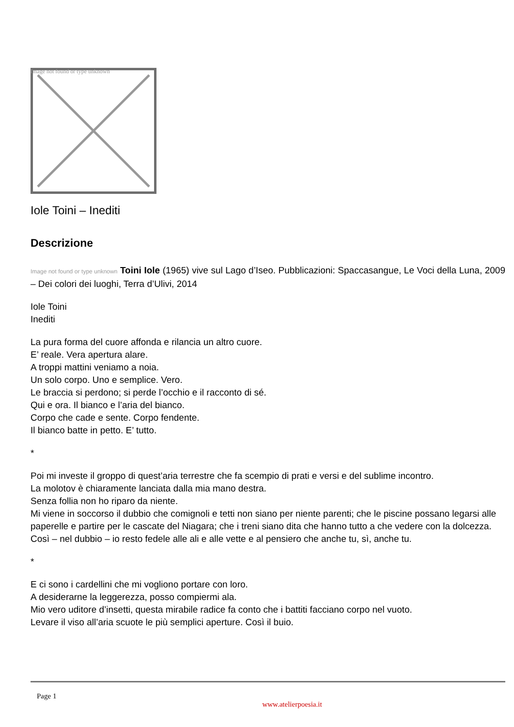Image not found or type unknown
Iole Toini – Inediti
Descrizione
Image not found or type unknown Toini Iole (1965) vive sul Lago d’Iseo. Pubblicazioni: Spaccasangue, Le Voci della Luna, 2009 – Dei colori dei luoghi, Terra d’Ulivi, 2014
Iole Toini
Inediti
La pura forma del cuore affonda e rilancia un altro cuore.
E’ reale. Vera apertura alare.
A troppi mattini veniamo a noia.
Un solo corpo. Uno e semplice. Vero.
Le braccia si perdono; si perde l’occhio e il racconto di sé.
Qui e ora. Il bianco e l’aria del bianco.
Corpo che cade e sente. Corpo fendente.
Il bianco batte in petto. E’ tutto.
*
Poi mi investe il groppo di quest’aria terrestre che fa scempio di prati e versi e del sublime incontro.
La molotov è chiaramente lanciata dalla mia mano destra.
Senza follia non ho riparo da niente.
Mi viene in soccorso il dubbio che comignoli e tetti non siano per niente parenti; che le piscine possano legarsi alle paperelle e partire per le cascate del Niagara; che i treni siano dita che hanno tutto a che vedere con la dolcezza.
Così – nel dubbio – io resto fedele alle ali e alle vette e al pensiero che anche tu, sì, anche tu.
*
E ci sono i cardellini che mi vogliono portare con loro.
A desiderarne la leggerezza, posso compiermi ala.
Mio vero uditore d’insetti, questa mirabile radice fa conto che i battiti facciano corpo nel vuoto.
Levare il viso all’aria scuote le più semplici aperture. Così il buio.
Page 1
www.atelierpoesia.it